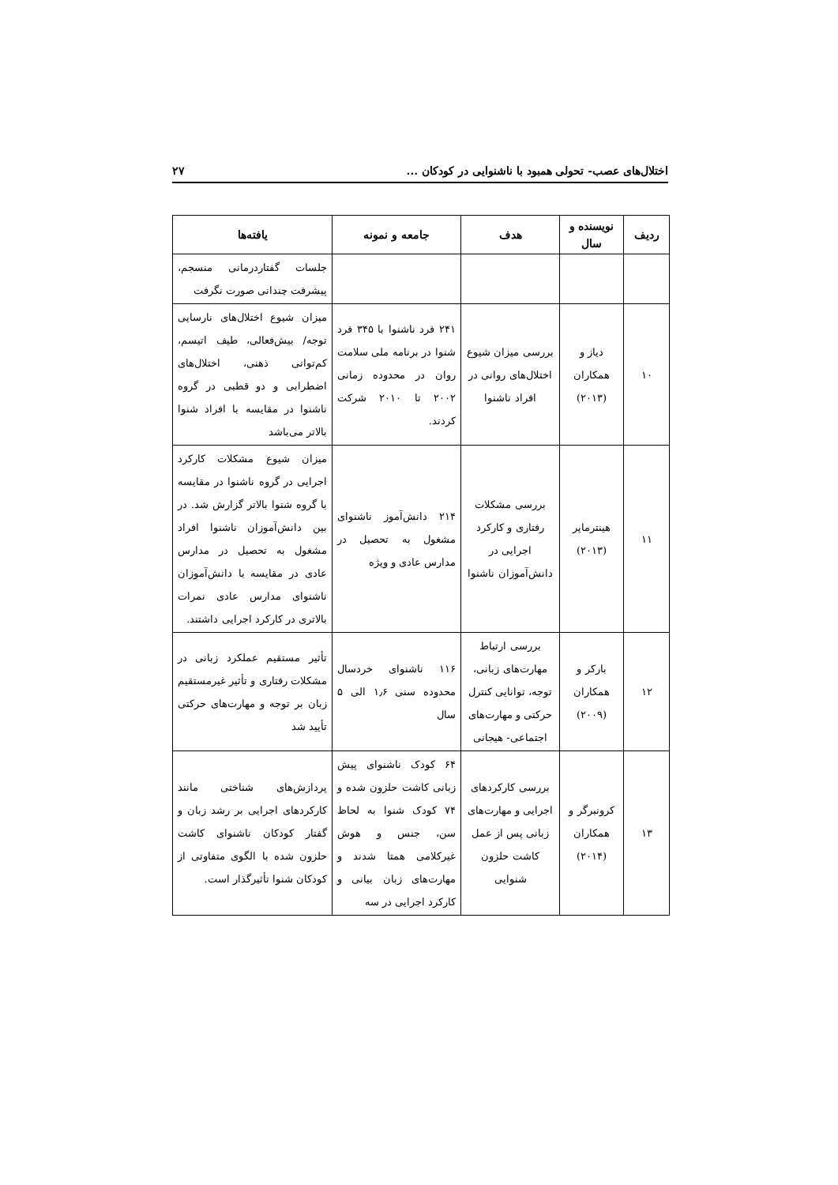اختلال‌های عصب- تحولی همبود با ناشنوایی در کودکان ... ۲۷
| ردیف | نویسنده و سال | هدف | جامعه و نمونه | یافته‌ها |
| --- | --- | --- | --- | --- |
| | | | | جلسات گفتاردرمانی منسجم، پیشرفت چندانی صورت نگرفت |
| ۱۰ | دیاز و همکاران (۲۰۱۳) | بررسی میزان شیوع اختلال‌های روانی در افراد ناشنوا | ۲۴۱ فرد ناشنوا با ۳۴۵ فرد شنوا در برنامه ملی سلامت روان در محدوده زمانی ۲۰۰۲ تا ۲۰۱۰ شرکت کردند. | میزان شیوع اختلال‌های نارسایی توجه/ بیش‌فعالی، طیف اتیسم، کم‌توانی ذهنی، اختلال‌های اضطرابی و دو قطبی در گروه ناشنوا در مقایسه با افراد شنوا بالاتر می‌باشد |
| ۱۱ | هینترمایر (۲۰۱۳) | بررسی مشکلات رفتاری و کارکرد اجرایی در دانش‌آموزان ناشنوا | ۲۱۴ دانش‌آموز ناشنوای مشغول به تحصیل در مدارس عادی و ویژه | میزان شیوع مشکلات کارکرد اجرایی در گروه ناشنوا در مقایسه با گروه شنوا بالاتر گزارش شد. در بین دانش‌آموزان ناشنوا افراد مشغول به تحصیل در مدارس عادی در مقایسه با دانش‌آموزان ناشنوای مدارس عادی نمرات بالاتری در کارکرد اجرایی داشتند. |
| ۱۲ | بارکر و همکاران (۲۰۰۹) | بررسی ارتباط مهارت‌های زبانی، توجه، توانایی کنترل حرکتی و مهارت‌های اجتماعی- هیجانی | ۱۱۶ ناشنوای خردسال محدوده سنی ۱٫۶ الی ۵ سال | تأثیر مستقیم عملکرد زبانی در مشکلات رفتاری و تأثیر غیرمستقیم زبان بر توجه و مهارت‌های حرکتی تأیید شد |
| ۱۳ | کرونبرگر و همکاران (۲۰۱۴) | بررسی کارکردهای اجرایی و مهارت‌های زبانی پس از عمل کاشت حلزون شنوایی | ۶۴ کودک ناشنوای پیش زبانی کاشت حلزون شده و ۷۴ کودک شنوا به لحاظ سن، جنس و هوش غیرکلامی همتا شدند و مهارت‌های زبان بیانی و کارکرد اجرایی در سه | پردازش‌های شناختی مانند کارکردهای اجرایی بر رشد زبان و گفتار کودکان ناشنوای کاشت حلزون شده با الگوی متفاوتی از کودکان شنوا تأثیرگذار است. |